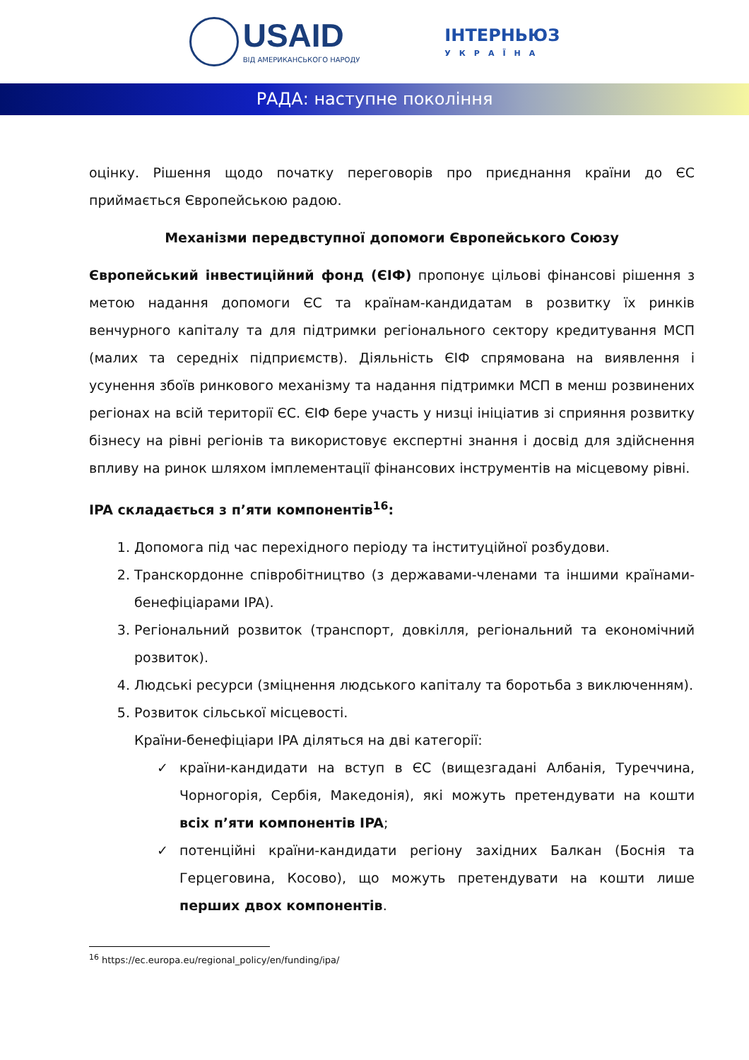USAID
ВІД АМЕРИКАНСЬКОГО НАРОДУ
ІНТЕРНЬЮЗ
УКРАЇНА
РАДА: наступне покоління
оцінку. Рішення щодо початку переговорів про приєднання країни до ЄС приймається Європейською радою.
Механізми передвступної допомоги Європейського Союзу
Європейський інвестиційний фонд (ЄІФ) пропонує цільові фінансові рішення з метою надання допомоги ЄС та країнам-кандидатам в розвитку їх ринків венчурного капіталу та для підтримки регіонального сектору кредитування МСП (малих та середніх підприємств). Діяльність ЄІФ спрямована на виявлення і усунення збоїв ринкового механізму та надання підтримки МСП в менш розвинених регіонах на всій території ЄС. ЄІФ бере участь у низці ініціатив зі сприяння розвитку бізнесу на рівні регіонів та використовує експертні знання і досвід для здійснення впливу на ринок шляхом імплементації фінансових інструментів на місцевому рівні.
IPA складається з п’яти компонентів<sup>16</sup>:
1. Допомога під час перехідного періоду та інституційної розбудови.
2. Транскордонне співробітництво (з державами-членами та іншими країнами-бенефіціарами IPA).
3. Регіональний розвиток (транспорт, довкілля, регіональний та економічний розвиток).
4. Людські ресурси (зміцнення людського капіталу та боротьба з виключенням).
5. Розвиток сільської місцевості.
Країни-бенефіціари IPA діляться на дві категорії:
✓ країни-кандидати на вступ в ЄС (вищезгадані Албанія, Туреччина, Чорногорія, Сербія, Македонія), які можуть претендувати на кошти всіх п’яти компонентів IPA;
✓ потенційні країни-кандидати регіону західних Балкан (Боснія та Герцеговина, Косово), що можуть претендувати на кошти лише перших двох компонентів.
<sup>16</sup> https://ec.europa.eu/regional_policy/en/funding/ipa/